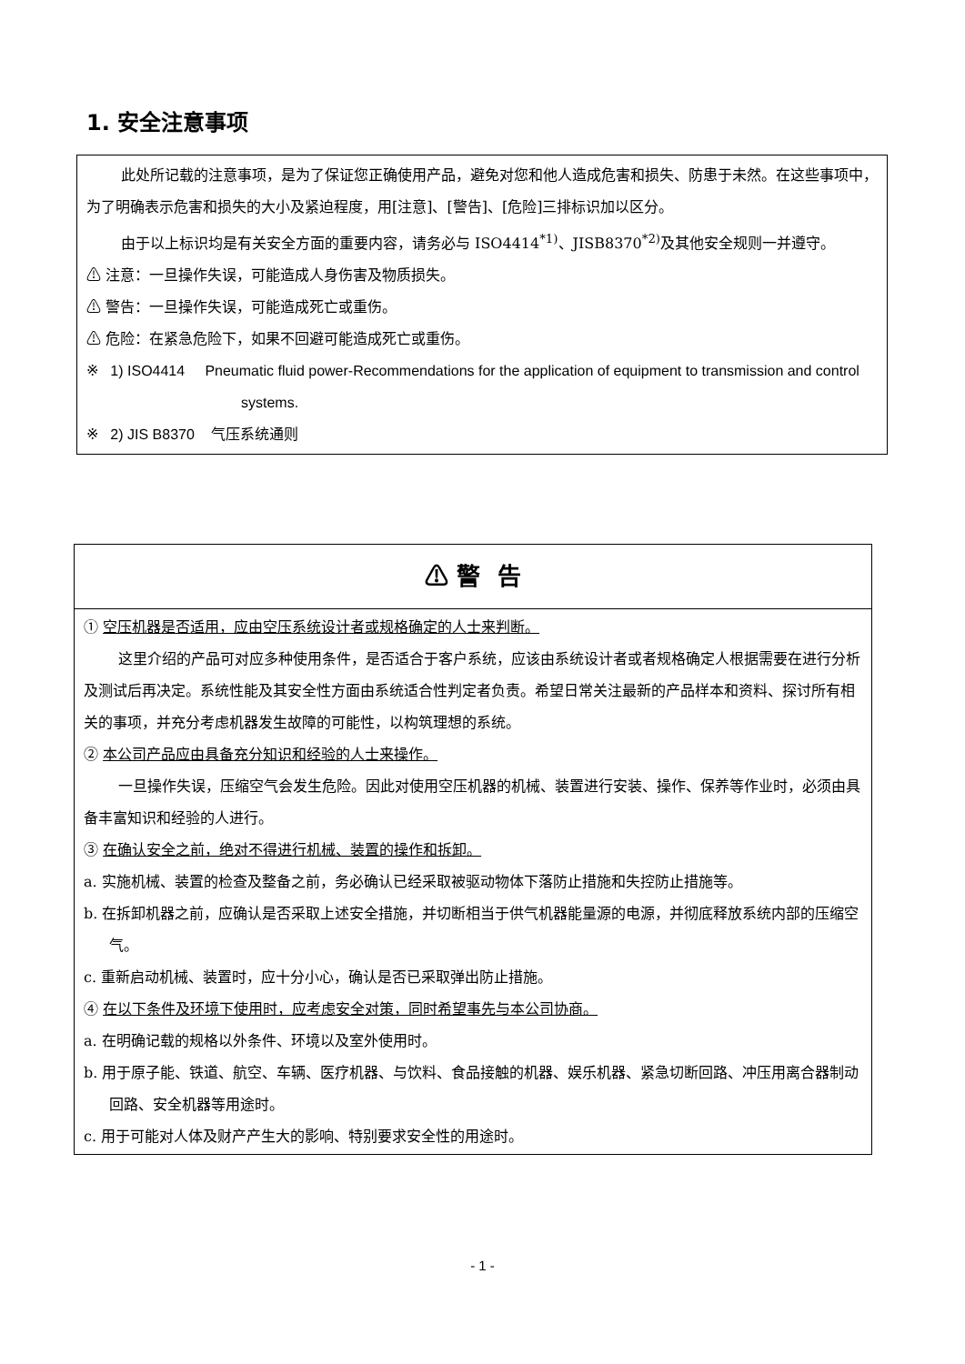1. 安全注意事项
此处所记载的注意事项，是为了保证您正确使用产品，避免对您和他人造成危害和损失、防患于未然。在这些事项中，为了明确表示危害和损失的大小及紧迫程度，用[注意]、[警告]、[危险]三排标识加以区分。
由于以上标识均是有关安全方面的重要内容，请务必与 ISO4414<sup>*1)</sup>、JISB8370<sup>*2)</sup>及其他安全规则一并遵守。
⚠ 注意：一旦操作失误，可能造成人身伤害及物质损失。
⚠ 警告：一旦操作失误，可能造成死亡或重伤。
⚠ 危险：在紧急危险下，如果不回避可能造成死亡或重伤。
※ 1) ISO4414 Pneumatic fluid power-Recommendations for the application of equipment to transmission and control systems.
※ 2) JIS B8370 气压系统通则
⚠ 警 告
① 空压机器是否适用，应由空压系统设计者或规格确定的人士来判断。
这里介绍的产品可对应多种使用条件，是否适合于客户系统，应该由系统设计者或者规格确定人根据需要在进行分析及测试后再决定。系统性能及其安全性方面由系统适合性判定者负责。希望日常关注最新的产品样本和资料、探讨所有相关的事项，并充分考虑机器发生故障的可能性，以构筑理想的系统。
② 本公司产品应由具备充分知识和经验的人士来操作。
一旦操作失误，压缩空气会发生危险。因此对使用空压机器的机械、装置进行安装、操作、保养等作业时，必须由具备丰富知识和经验的人进行。
③ 在确认安全之前，绝对不得进行机械、装置的操作和拆卸。
a. 实施机械、装置的检查及整备之前，务必确认已经采取被驱动物体下落防止措施和失控防止措施等。
b. 在拆卸机器之前，应确认是否采取上述安全措施，并切断相当于供气机器能量源的电源，并彻底释放系统内部的压缩空气。
c. 重新启动机械、装置时，应十分小心，确认是否已采取弹出防止措施。
④ 在以下条件及环境下使用时，应考虑安全对策，同时希望事先与本公司协商。
a. 在明确记载的规格以外条件、环境以及室外使用时。
b. 用于原子能、铁道、航空、车辆、医疗机器、与饮料、食品接触的机器、娱乐机器、紧急切断回路、冲压用离合器制动回路、安全机器等用途时。
c. 用于可能对人体及财产产生大的影响、特别要求安全性的用途时。
- 1 -